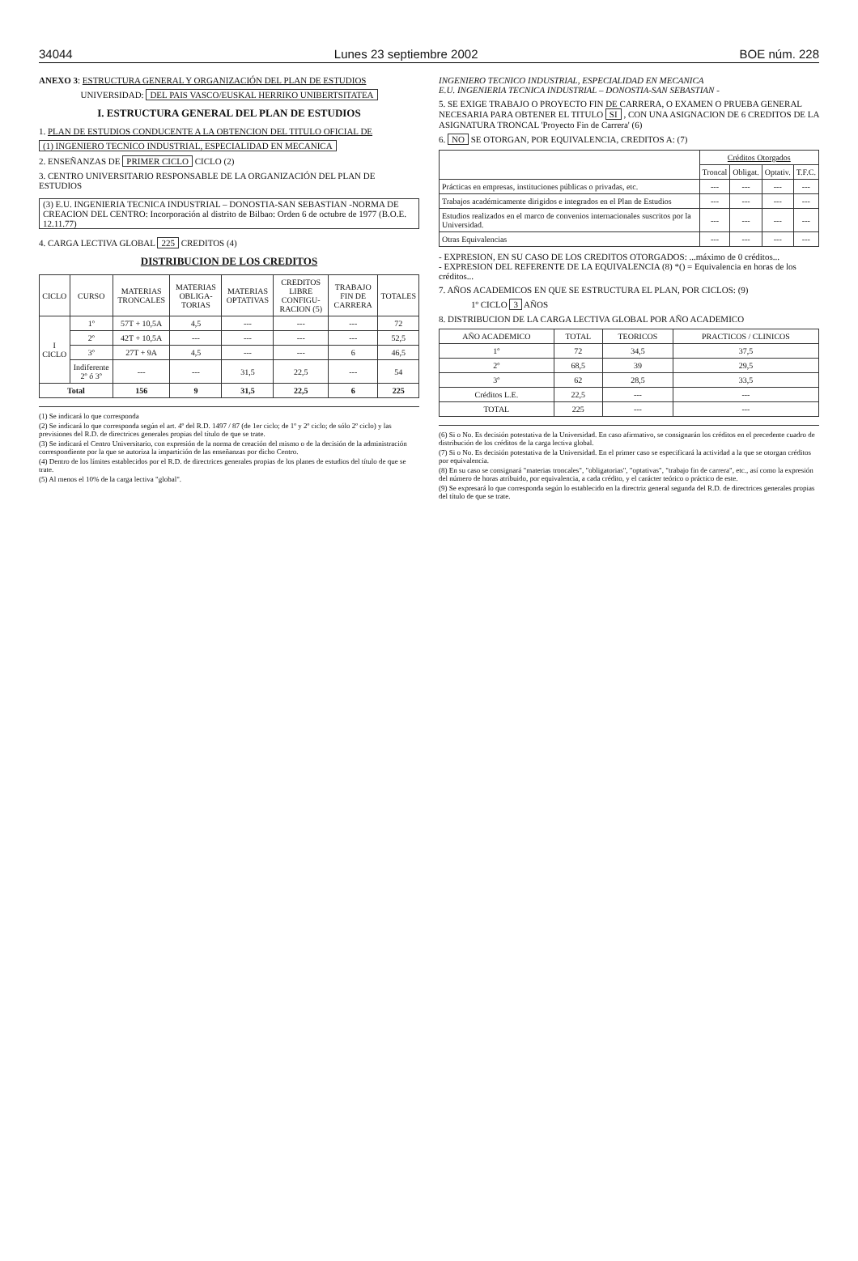34044 Lunes 23 septiembre 2002 BOE núm. 228
ANEXO 3: ESTRUCTURA GENERAL Y ORGANIZACIÓN DEL PLAN DE ESTUDIOS
UNIVERSIDAD: DEL PAIS VASCO/EUSKAL HERRIKO UNIBERTSITATEA
I. ESTRUCTURA GENERAL DEL PLAN DE ESTUDIOS
1. PLAN DE ESTUDIOS CONDUCENTE A LA OBTENCION DEL TITULO OFICIAL DE
(1) INGENIERO TECNICO INDUSTRIAL, ESPECIALIDAD EN MECANICA
2. ENSEÑANZAS DE PRIMER CICLO CICLO (2)
3. CENTRO UNIVERSITARIO RESPONSABLE DE LA ORGANIZACIÓN DEL PLAN DE ESTUDIOS
(3) E.U. INGENIERIA TECNICA INDUSTRIAL – DONOSTIA-SAN SEBASTIAN -NORMA DE CREACION DEL CENTRO: Incorporación al distrito de Bilbao: Orden 6 de octubre de 1977 (B.O.E. 12.11.77)
4. CARGA LECTIVA GLOBAL 225 CREDITOS (4)
DISTRIBUCION DE LOS CREDITOS
| CICLO | CURSO | MATERIAS TRONCALES | MATERIAS OBLIGA-TORIAS | MATERIAS OPTATIVAS | CREDITOS LIBRE CONFIGU-RACION (5) | TRABAJO FIN DE CARRERA | TOTALES |
| --- | --- | --- | --- | --- | --- | --- | --- |
| I CICLO | 1º | 57T + 10,5A | 4,5 | --- | --- | --- | 72 |
| | 2º | 42T + 10,5A | --- | --- | --- | --- | 52,5 |
| | 3º | 27T + 9A | 4,5 | --- | --- | 6 | 46,5 |
| | Indiferente 2º ó 3º | --- | --- | 31,5 | 22,5 | --- | 54 |
| Total | | 156 | 9 | 31,5 | 22,5 | 6 | 225 |
(1) Se indicará lo que corresponda
(2) Se indicará lo que corresponda según el art. 4º del R.D. 1497 / 87 (de 1er ciclo; de 1º y 2º ciclo; de sólo 2º ciclo) y las previsiones del R.D. de directrices generales propias del título de que se trate.
(3) Se indicará el Centro Universitario, con expresión de la norma de creación del mismo o de la decisión de la administración correspondiente por la que se autoriza la impartición de las enseñanzas por dicho Centro.
(4) Dentro de los límites establecidos por el R.D. de directrices generales propias de los planes de estudios del título de que se trate.
(5) Al menos el 10% de la carga lectiva "global".
INGENIERO TECNICO INDUSTRIAL, ESPECIALIDAD EN MECANICA
E.U. INGENIERIA TECNICA INDUSTRIAL – DONOSTIA-SAN SEBASTIAN -
5. SE EXIGE TRABAJO O PROYECTO FIN DE CARRERA, O EXAMEN O PRUEBA GENERAL NECESARIA PARA OBTENER EL TITULO SI , CON UNA ASIGNACION DE 6 CREDITOS DE LA ASIGNATURA TRONCAL 'Proyecto Fin de Carrera' (6)
6. NO SE OTORGAN, POR EQUIVALENCIA, CREDITOS A: (7)
| | Créditos Otorgados | | | |
| --- | --- | --- | --- | --- |
| | Troncal | Obligat. | Optativ. | T.F.C. |
| Prácticas en empresas, instituciones públicas o privadas, etc. | --- | --- | --- | --- |
| Trabajos académicamente dirigidos e integrados en el Plan de Estudios | --- | --- | --- | --- |
| Estudios realizados en el marco de convenios internacionales suscritos por la Universidad. | --- | --- | --- | --- |
| Otras Equivalencias | --- | --- | --- | --- |
- EXPRESION, EN SU CASO DE LOS CREDITOS OTORGADOS: ...máximo de 0 créditos...
- EXPRESION DEL REFERENTE DE LA EQUIVALENCIA (8) *() = Equivalencia en horas de los créditos...
7. AÑOS ACADEMICOS EN QUE SE ESTRUCTURA EL PLAN, POR CICLOS: (9)
1º CICLO 3 AÑOS
8. DISTRIBUCION DE LA CARGA LECTIVA GLOBAL POR AÑO ACADEMICO
| AÑO ACADEMICO | TOTAL | TEORICOS | PRACTICOS / CLINICOS |
| --- | --- | --- | --- |
| 1º | 72 | 34,5 | 37,5 |
| 2º | 68,5 | 39 | 29,5 |
| 3º | 62 | 28,5 | 33,5 |
| Créditos L.E. | 22,5 | --- | --- |
| TOTAL | 225 | --- | --- |
(6) Si o No. Es decisión potestativa de la Universidad. En caso afirmativo, se consignarán los créditos en el precedente cuadro de distribución de los créditos de la carga lectiva global.
(7) Si o No. Es decisión potestativa de la Universidad. En el primer caso se especificará la actividad a la que se otorgan créditos por equivalencia.
(8) En su caso se consignará "materias troncales", "obligatorias", "optativas", "trabajo fin de carrera", etc., así como la expresión del número de horas atribuido, por equivalencia, a cada crédito, y el carácter teórico o práctico de este.
(9) Se expresará lo que corresponda según lo establecido en la directriz general segunda del R.D. de directrices generales propias del título de que se trate.